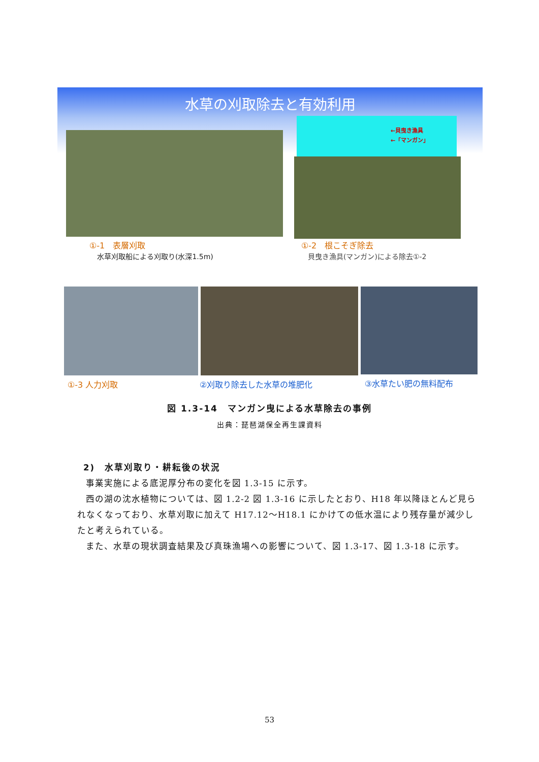水草の刈取除去と有効利用
←貝曳き漁具
←「マンガン」
①-1　表層刈取
水草刈取船による刈取り(水深1.5m)
①-2　根こそぎ除去
貝曳き漁具(マンガン)による除去①-2
①-3 人力刈取 ②刈取り除去した水草の堆肥化 ③水草たい肥の無料配布
図 1.3-14　マンガン曳による水草除去の事例
出典：琵琶湖保全再生課資料
2)　水草刈取り・耕耘後の状況
事業実施による底泥厚分布の変化を図 1.3-15 に示す。
西の湖の沈水植物については、図 1.2-2 図 1.3-16 に示したとおり、H18 年以降ほとんど見られなくなっており、水草刈取に加えて H17.12～H18.1 にかけての低水温により残存量が減少したと考えられている。
また、水草の現状調査結果及び真珠漁場への影響について、図 1.3-17、図 1.3-18 に示す。
53